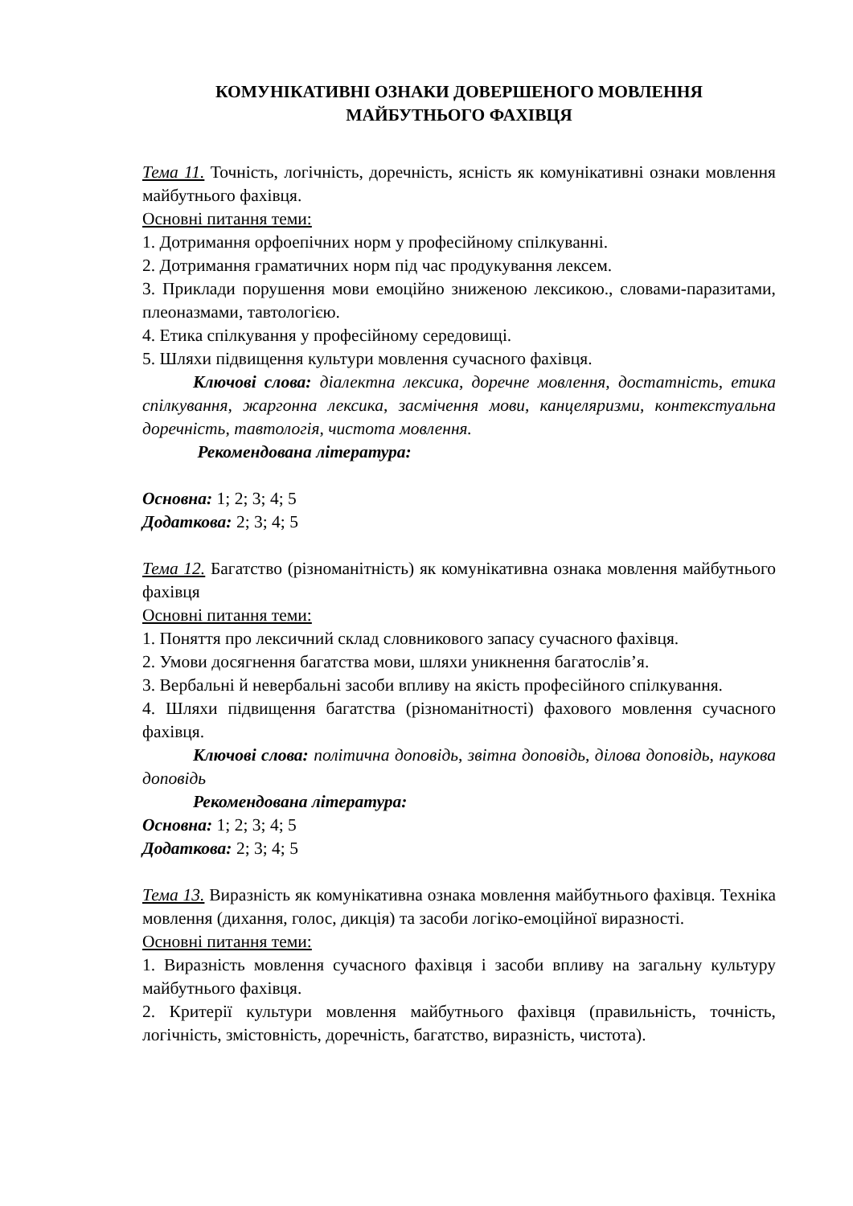КОМУНІКАТИВНІ ОЗНАКИ ДОВЕРШЕНОГО МОВЛЕННЯ
МАЙБУТНЬОГО ФАХІВЦЯ
Тема 11. Точність, логічність, доречність, ясність як комунікативні ознаки мовлення майбутнього фахівця.
Основні питання теми:
1. Дотримання орфоепічних норм у професійному спілкуванні.
2. Дотримання граматичних норм під час продукування лексем.
3. Приклади порушення мови емоційно зниженою лексикою., словами-паразитами, плеоназмами, тавтологією.
4. Етика спілкування у професійному середовищі.
5. Шляхи підвищення культури мовлення сучасного фахівця.
Ключові слова: діалектна лексика, доречне мовлення, достатність, етика спілкування, жаргонна лексика, засмічення мови, канцеляризми, контекстуальна доречність, тавтологія, чистота мовлення.
Рекомендована література:
Основна: 1; 2; 3; 4; 5
Додаткова: 2; 3; 4; 5
Тема 12. Багатство (різноманітність) як комунікативна ознака мовлення майбутнього фахівця
Основні питання теми:
1. Поняття про лексичний склад словникового запасу сучасного фахівця.
2. Умови досягнення багатства мови, шляхи уникнення багатослів’я.
3. Вербальні й невербальні засоби впливу на якість професійного спілкування.
4. Шляхи підвищення багатства (різноманітності) фахового мовлення сучасного фахівця.
Ключові слова: політична доповідь, звітна доповідь, ділова доповідь, наукова доповідь
Рекомендована література:
Основна: 1; 2; 3; 4; 5
Додаткова: 2; 3; 4; 5
Тема 13. Виразність як комунікативна ознака мовлення майбутнього фахівця. Техніка мовлення (дихання, голос, дикція) та засоби логіко-емоційної виразності.
Основні питання теми:
1. Виразність мовлення сучасного фахівця і засоби впливу на загальну культуру майбутнього фахівця.
2. Критерії культури мовлення майбутнього фахівця (правильність, точність, логічність, змістовність, доречність, багатство, виразність, чистота).